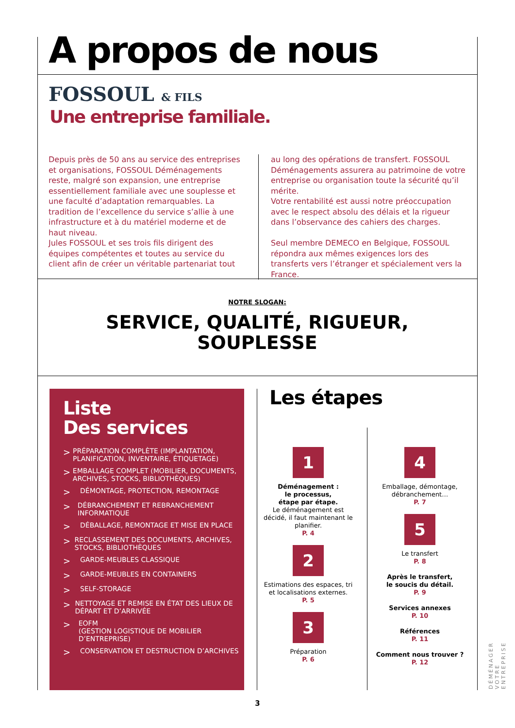A propos de nous
FOSSOUL & FILS
Une entreprise familiale.
Depuis près de 50 ans au service des entreprises et organisations, FOSSOUL Déménagements reste, malgré son expansion, une entreprise essentiellement familiale avec une souplesse et une faculté d’adaptation remarquables. La tradition de l’excellence du service s’allie à une infrastructure et à du matériel moderne et de haut niveau.
Jules FOSSOUL et ses trois fils dirigent des équipes compétentes et toutes au service du client afin de créer un véritable partenariat tout
au long des opérations de transfert. FOSSOUL Déménagements assurera au patrimoine de votre entreprise ou organisation toute la sécurité qu’il mérite.
Votre rentabilité est aussi notre préoccupation avec le respect absolu des délais et la rigueur dans l’observance des cahiers des charges.
Seul membre DEMECO en Belgique, FOSSOUL répondra aux mêmes exigences lors des transferts vers l’étranger et spécialement vers la France.
NOTRE SLOGAN:
SERVICE, QUALITÉ, RIGUEUR,
SOUPLESSE
Liste
Des services
> PRÉPARATION COMPLÈTE (IMPLANTATION, PLANIFICATION, INVENTAIRE, ÉTIQUETAGE)
> EMBALLAGE COMPLET (MOBILIER, DOCUMENTS, ARCHIVES, STOCKS, BIBLIOTHÈQUES)
> DÉMONTAGE, PROTECTION, REMONTAGE
> DÉBRANCHEMENT ET REBRANCHEMENT INFORMATIQUE
> DÉBALLAGE, REMONTAGE ET MISE EN PLACE
> RECLASSEMENT DES DOCUMENTS, ARCHIVES, STOCKS, BIBLIOTHÈQUES
> GARDE-MEUBLES CLASSIQUE
> GARDE-MEUBLES EN CONTAINERS
> SELF-STORAGE
> NETTOYAGE ET REMISE EN ÉTAT DES LIEUX DE DÉPART ET D’ARRIVÉE
> EOFM
(GESTION LOGISTIQUE DE MOBILIER D’ENTREPRISE)
> CONSERVATION ET DESTRUCTION D’ARCHIVES
Les étapes
1
Déménagement :
le processus,
étape par étape.
Le déménagement est décidé, il faut maintenant le planifier.
P. 4
2
Estimations des espaces, tri et localisations externes.
P. 5
3
Préparation
P. 6
4
Emballage, démontage, débranchement…
P. 7
5
Le transfert
P. 8
Après le transfert,
le soucis du détail.
P. 9
Services annexes
P. 10
Références
P. 11
Comment nous trouver ?
P. 12
DÉMÉNAGER VOTRE ENTREPRISE
3